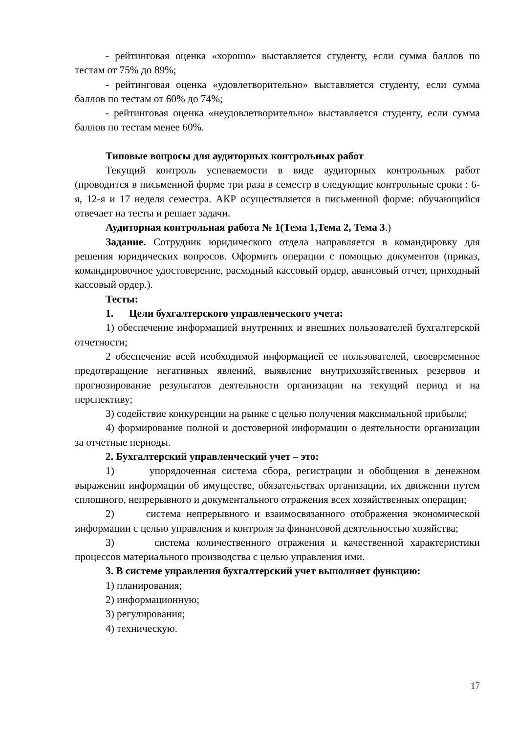- рейтинговая оценка «хорошо» выставляется студенту, если сумма баллов по тестам от 75% до 89%;
- рейтинговая оценка «удовлетворительно» выставляется студенту, если сумма баллов по тестам от 60% до 74%;
- рейтинговая оценка «неудовлетворительно» выставляется студенту, если сумма баллов по тестам менее 60%.
Типовые вопросы для аудиторных контрольных работ
Текущий контроль успеваемости в виде аудиторных контрольных работ (проводится в письменной форме три раза в семестр в следующие контрольные сроки : 6-я, 12-я и 17 неделя семестра. АКР осуществляется в письменной форме: обучающийся отвечает на тесты и решает задачи.
Аудиторная контрольная работа № 1(Тема 1,Тема 2, Тема 3.)
Задание. Сотрудник юридического отдела направляется в командировку для решения юридических вопросов. Оформить операции с помощью документов (приказ, командировочное удостоверение, расходный кассовый ордер, авансовый отчет, приходный кассовый ордер.).
Тесты:
1. Цели бухгалтерского управленческого учета:
1) обеспечение информацией внутренних и внешних пользователей бухгалтерской отчетности;
2 обеспечение всей необходимой информацией ее пользователей, своевременное предотвращение негативных явлений, выявление внутрихозяйственных резервов и прогнозирование результатов деятельности организации на текущий период и на перспективу;
3) содействие конкуренции на рынке с целью получения максимальной прибыли;
4) формирование полной и достоверной информации о деятельности организации за отчетные периоды.
2. Бухгалтерский управленческий учет – это:
1) упорядоченная система сбора, регистрации и обобщения в денежном выражении информации об имуществе, обязательствах организации, их движении путем сплошного, непрерывного и документального отражения всех хозяйственных операции;
2) система непрерывного и взаимосвязанного отображения экономической информации с целью управления и контроля за финансовой деятельностью хозяйства;
3) система количественного отражения и качественной характеристики процессов материального производства с целью управления ими.
3. В системе управления бухгалтерский учет выполняет функцию:
1) планирования;
2) информационную;
3) регулирования;
4) техническую.
17